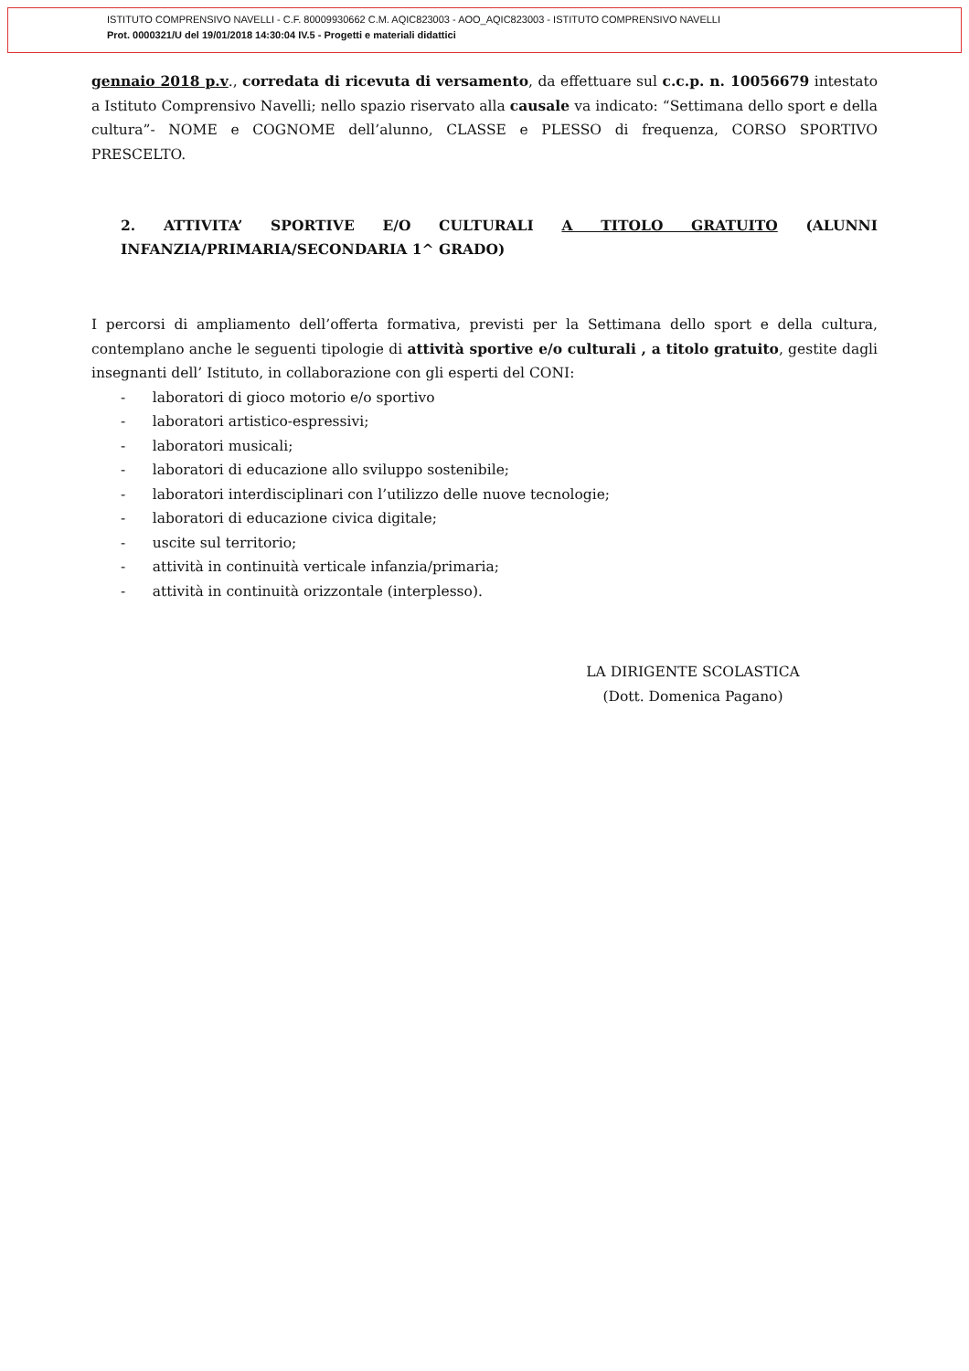ISTITUTO COMPRENSIVO NAVELLI - C.F. 80009930662 C.M. AQIC823003 - AOO_AQIC823003 - ISTITUTO COMPRENSIVO NAVELLI
Prot. 0000321/U del 19/01/2018 14:30:04 IV.5 - Progetti e materiali didattici
gennaio 2018 p.v., corredata di ricevuta di versamento, da effettuare sul c.c.p. n. 10056679 intestato a Istituto Comprensivo Navelli; nello spazio riservato alla causale va indicato: “Settimana dello sport e della cultura”- NOME e COGNOME dell’alunno, CLASSE e PLESSO di frequenza, CORSO SPORTIVO PRESCELTO.
2. ATTIVITA’ SPORTIVE E/O CULTURALI A TITOLO GRATUITO (ALUNNI INFANZIA/PRIMARIA/SECONDARIA 1^ GRADO)
I percorsi di ampliamento dell’offerta formativa, previsti per la Settimana dello sport e della cultura, contemplano anche le seguenti tipologie di attività sportive e/o culturali , a titolo gratuito, gestite dagli insegnanti dell’ Istituto, in collaborazione con gli esperti del CONI:
- laboratori di gioco motorio e/o sportivo
- laboratori artistico-espressivi;
- laboratori musicali;
- laboratori di educazione allo sviluppo sostenibile;
- laboratori interdisciplinari con l’utilizzo delle nuove tecnologie;
- laboratori di educazione civica digitale;
- uscite sul territorio;
- attività in continuità verticale infanzia/primaria;
- attività in continuità orizzontale (interplesso).
LA DIRIGENTE SCOLASTICA
(Dott. Domenica Pagano)